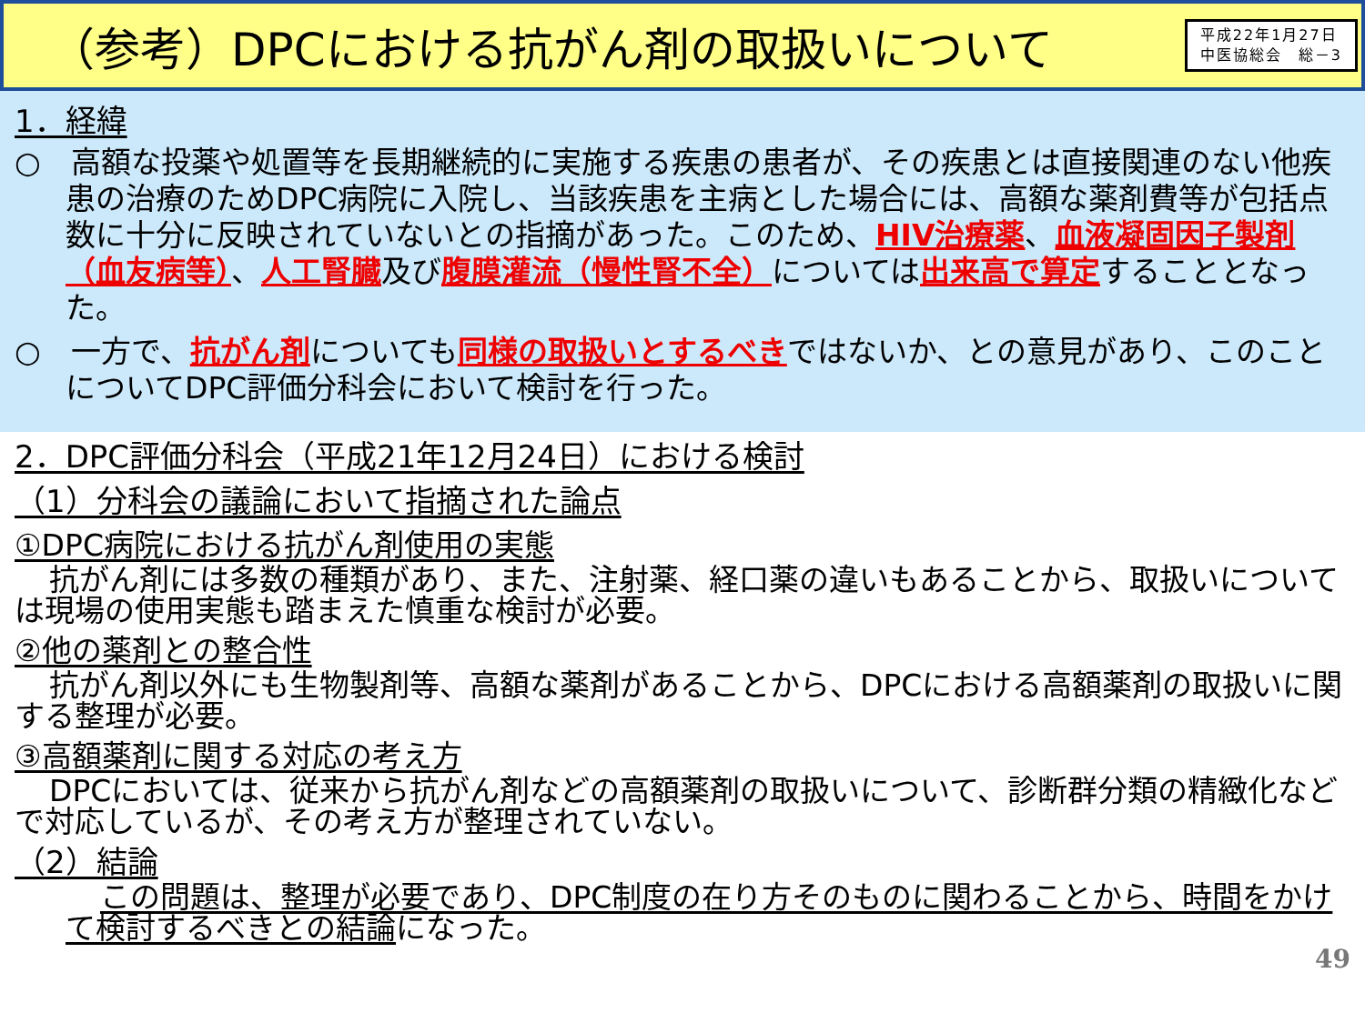（参考）DPCにおける抗がん剤の取扱いについて
平成22年1月27日
中医協総会　総－3
1．経緯
○　高額な投薬や処置等を長期継続的に実施する疾患の患者が、その疾患とは直接関連のない他疾患の治療のためDPC病院に入院し、当該疾患を主病とした場合には、高額な薬剤費等が包括点数に十分に反映されていないとの指摘があった。このため、HIV治療薬、血液凝固因子製剤（血友病等）、人工腎臓及び腹膜灌流（慢性腎不全）については出来高で算定することとなった。
○　一方で、抗がん剤についても同様の取扱いとするべきではないか、との意見があり、このことについてDPC評価分科会において検討を行った。
2．DPC評価分科会（平成21年12月24日）における検討
（1）分科会の議論において指摘された論点
①DPC病院における抗がん剤使用の実態
抗がん剤には多数の種類があり、また、注射薬、経口薬の違いもあることから、取扱いについては現場の使用実態も踏まえた慎重な検討が必要。
②他の薬剤との整合性
抗がん剤以外にも生物製剤等、高額な薬剤があることから、DPCにおける高額薬剤の取扱いに関する整理が必要。
③高額薬剤に関する対応の考え方
DPCにおいては、従来から抗がん剤などの高額薬剤の取扱いについて、診断群分類の精緻化などで対応しているが、その考え方が整理されていない。
（2）結論
この問題は、整理が必要であり、DPC制度の在り方そのものに関わることから、時間をかけて検討するべきとの結論になった。
49